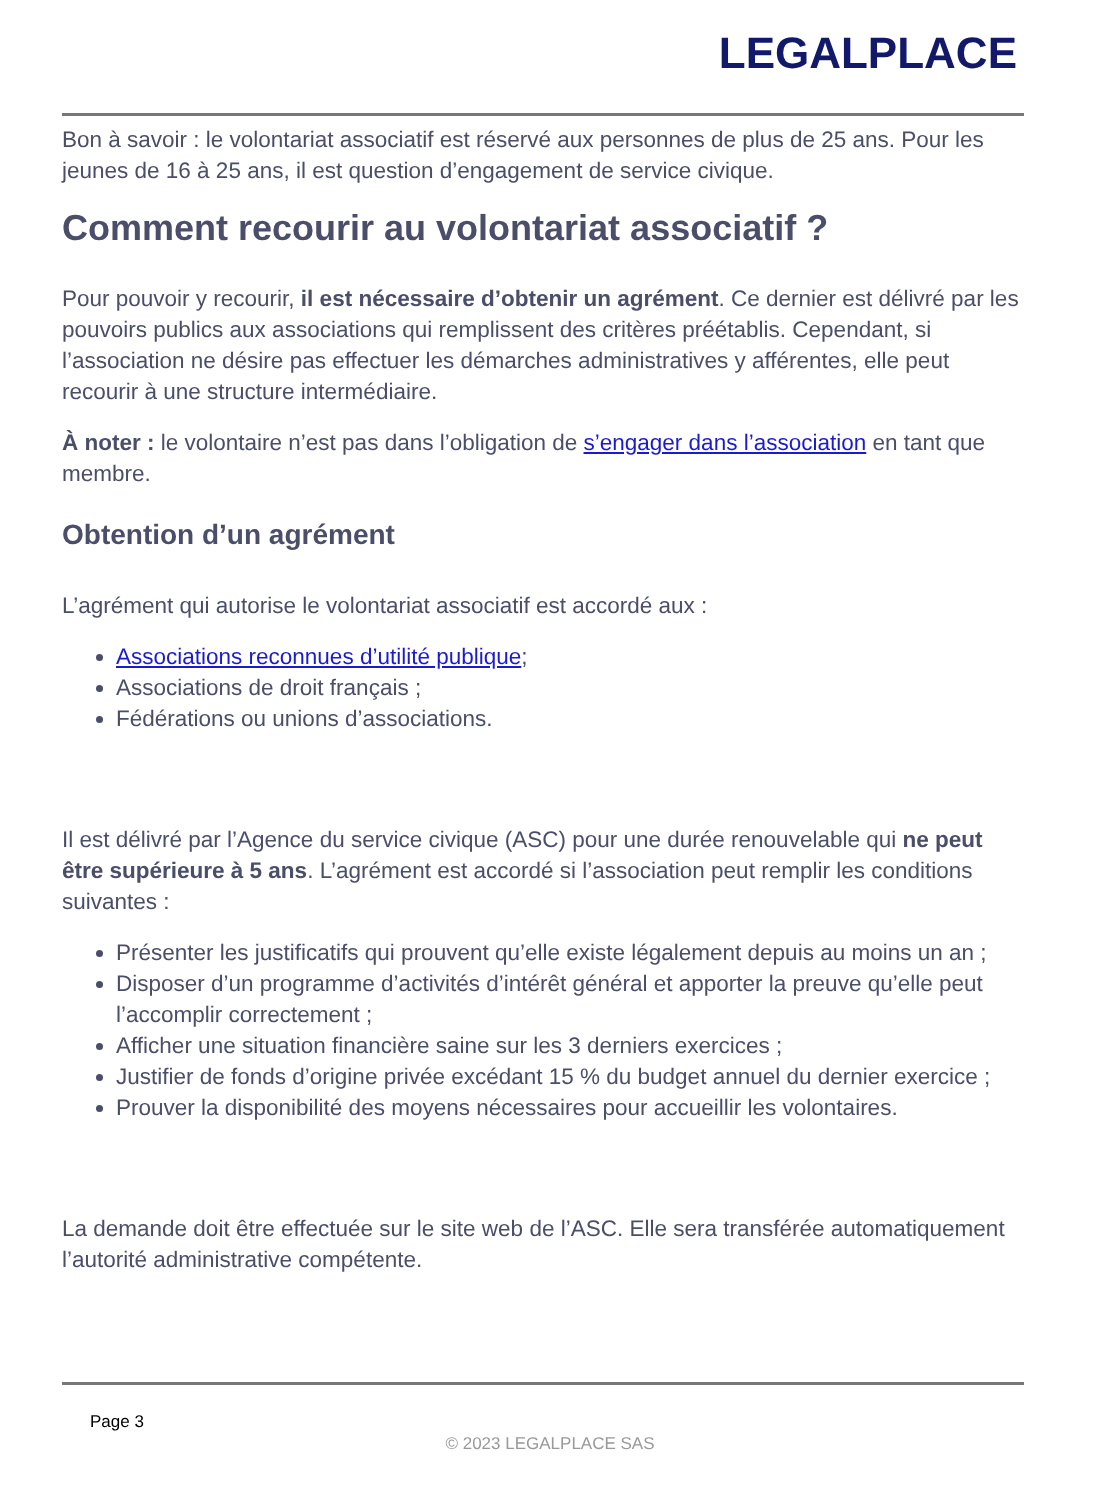LEGALPLACE
Bon à savoir : le volontariat associatif est réservé aux personnes de plus de 25 ans. Pour les jeunes de 16 à 25 ans, il est question d’engagement de service civique.
Comment recourir au volontariat associatif ?
Pour pouvoir y recourir, il est nécessaire d’obtenir un agrément. Ce dernier est délivré par les pouvoirs publics aux associations qui remplissent des critères préétablis. Cependant, si l’association ne désire pas effectuer les démarches administratives y afférentes, elle peut recourir à une structure intermédiaire.
À noter : le volontaire n’est pas dans l’obligation de s’engager dans l’association en tant que membre.
Obtention d’un agrément
L’agrément qui autorise le volontariat associatif est accordé aux :
Associations reconnues d’utilité publique;
Associations de droit français ;
Fédérations ou unions d’associations.
Il est délivré par l’Agence du service civique (ASC) pour une durée renouvelable qui ne peut être supérieure à 5 ans. L’agrément est accordé si l’association peut remplir les conditions suivantes :
Présenter les justificatifs qui prouvent qu’elle existe légalement depuis au moins un an ;
Disposer d’un programme d’activités d’intérêt général et apporter la preuve qu’elle peut l’accomplir correctement ;
Afficher une situation financière saine sur les 3 derniers exercices ;
Justifier de fonds d’origine privée excédant 15 % du budget annuel du dernier exercice ;
Prouver la disponibilité des moyens nécessaires pour accueillir les volontaires.
La demande doit être effectuée sur le site web de l’ASC. Elle sera transférée automatiquement l’autorité administrative compétente.
Page 3
© 2023 LEGALPLACE SAS